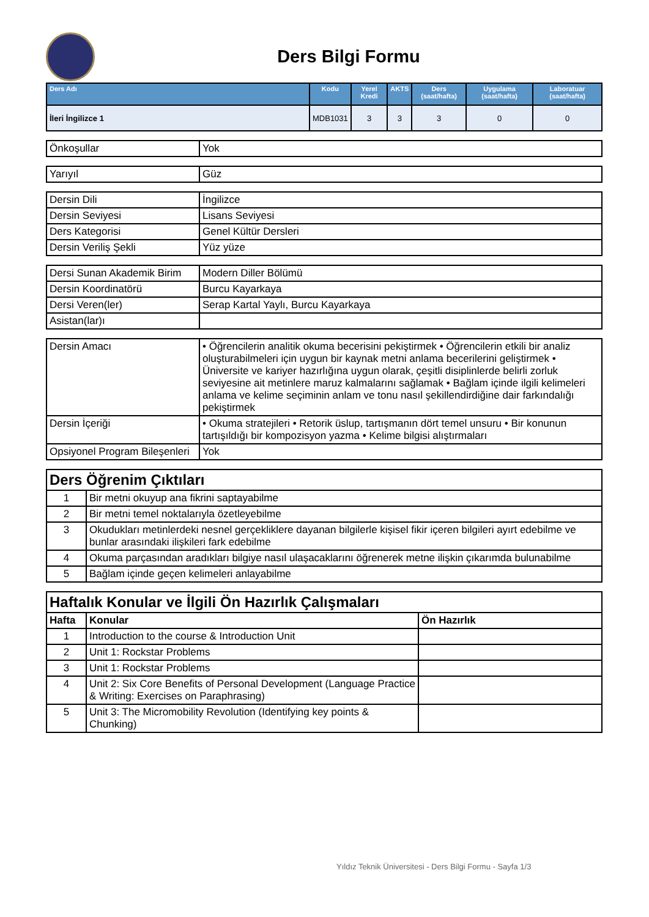Ders Bilgi Formu
| Ders Adı | Kodu | Yerel Kredi | AKTS | Ders (saat/hafta) | Uygulama (saat/hafta) | Laboratuar (saat/hafta) |
| --- | --- | --- | --- | --- | --- | --- |
| İleri İngilizce 1 | MDB1031 | 3 | 3 | 3 | 0 | 0 |
| Önkoşullar | Yok |
| Yarıyıl | Güz |
| Dersin Dili | İngilizce |
| Dersin Seviyesi | Lisans Seviyesi |
| Ders Kategorisi | Genel Kültür Dersleri |
| Dersin Veriliş Şekli | Yüz yüze |
| Dersi Sunan Akademik Birim | Modern Diller Bölümü |
| Dersin Koordinatörü | Burcu Kayarkaya |
| Dersi Veren(ler) | Serap Kartal Yaylı, Burcu Kayarkaya |
| Asistan(lar)ı | |
| Dersin Amacı | • Öğrencilerin analitik okuma becerisini pekiştirmek • Öğrencilerin etkili bir analiz oluşturabilmeleri için uygun bir kaynak metni anlama becerilerini geliştirmek • Üniversite ve kariyer hazırlığına uygun olarak, çeşitli disiplinlerde belirli zorluk seviyesine ait metinlere maruz kalmalarını sağlamak • Bağlam içinde ilgili kelimeleri anlama ve kelime seçiminin anlam ve tonu nasıl şekillendirdiğine dair farkındalığı pekiştirmek |
| Dersin İçeriği | • Okuma stratejileri • Retorik üslup, tartışmanın dört temel unsuru • Bir konunun tartışıldığı bir kompozisyon yazma • Kelime bilgisi alıştırmaları |
| Opsiyonel Program Bileşenleri | Yok |
| Ders Öğrenim Çıktıları | |
| 1 | Bir metni okuyup ana fikrini saptayabilme |
| 2 | Bir metni temel noktalarıyla özetleyebilme |
| 3 | Okudukları metinlerdeki nesnel gerçekliklere dayanan bilgilerle kişisel fikir içeren bilgileri ayırt edebilme ve bunlar arasındaki ilişkileri fark edebilme |
| 4 | Okuma parçasından aradıkları bilgiye nasıl ulaşacaklarını öğrenerek metne ilişkin çıkarımda bulunabilme |
| 5 | Bağlam içinde geçen kelimeleri anlayabilme |
| Haftalık Konular ve İlgili Ön Hazırlık Çalışmaları | | |
| Hafta | Konular | Ön Hazırlık |
| 1 | Introduction to the course & Introduction Unit | |
| 2 | Unit 1: Rockstar Problems | |
| 3 | Unit 1: Rockstar Problems | |
| 4 | Unit 2: Six Core Benefits of Personal Development (Language Practice & Writing: Exercises on Paraphrasing) | |
| 5 | Unit 3: The Micromobility Revolution (Identifying key points & Chunking) | |
Yıldız Teknik Üniversitesi - Ders Bilgi Formu - Sayfa 1/3